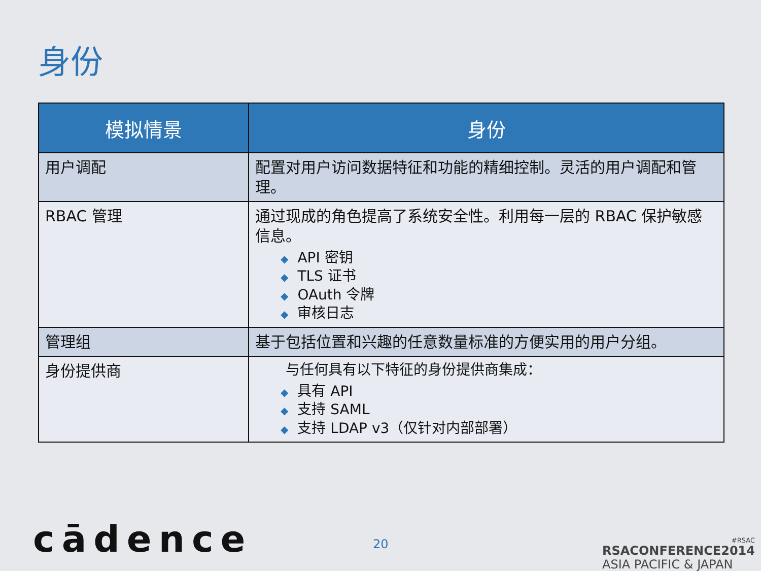身份
| 模拟情景 | 身份 |
| --- | --- |
| 用户调配 | 配置对用户访问数据特征和功能的精细控制。灵活的用户调配和管理。 |
| RBAC 管理 | 通过现成的角色提高了系统安全性。利用每一层的 RBAC 保护敏感信息。 ◆ API 密钥 ◆ TLS 证书 ◆ OAuth 令牌 ◆ 审核日志 |
| 管理组 | 基于包括位置和兴趣的任意数量标准的方便实用的用户分组。 |
| 身份提供商 | 与任何具有以下特征的身份提供商集成： ◆ 具有 API ◆ 支持 SAML ◆ 支持 LDAP v3（仅针对内部部署） |
cādence 20
#RSAC
RSACONFERENCE2014
ASIA PACIFIC & JAPAN